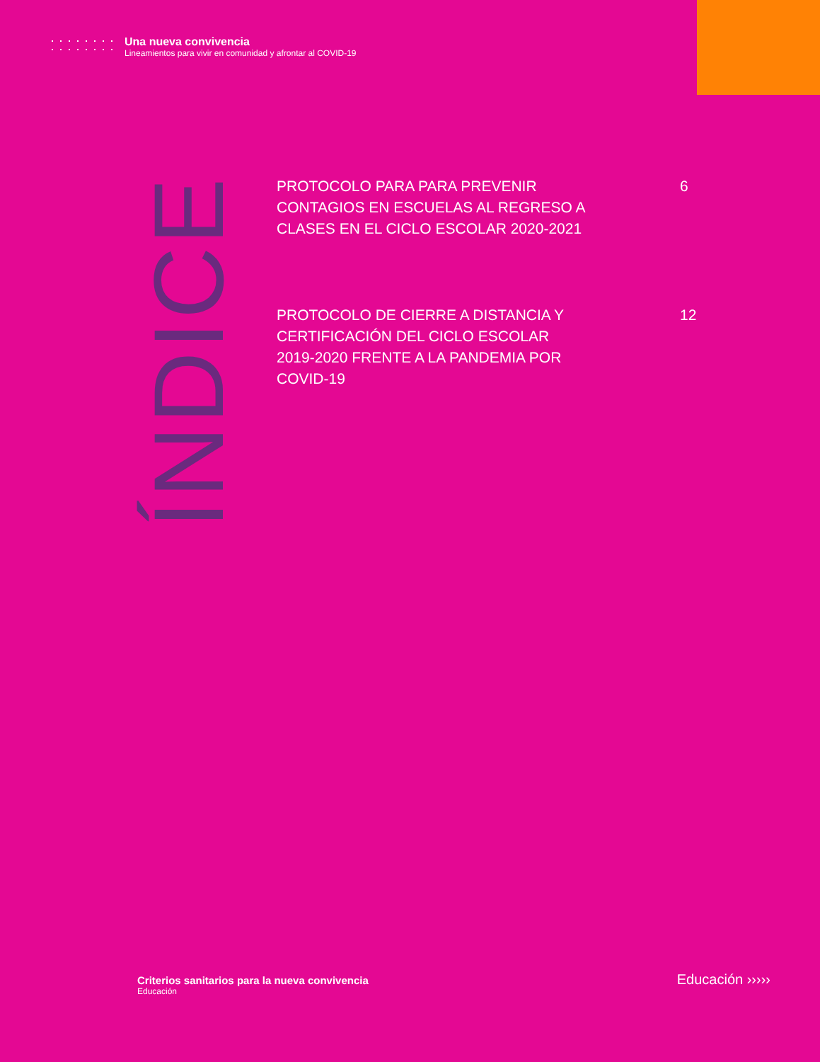Una nueva convivencia
Lineamientos para vivir en comunidad y afrontar al COVID-19
ÍNDICE
PROTOCOLO PARA PARA PREVENIR
CONTAGIOS EN ESCUELAS AL REGRESO A
CLASES EN EL CICLO ESCOLAR 2020-2021
6
PROTOCOLO DE CIERRE A DISTANCIA Y
CERTIFICACIÓN DEL CICLO ESCOLAR
2019-2020 FRENTE A LA PANDEMIA POR
COVID-19
12
Criterios sanitarios para la nueva convivencia
Educación
Educación ›››››